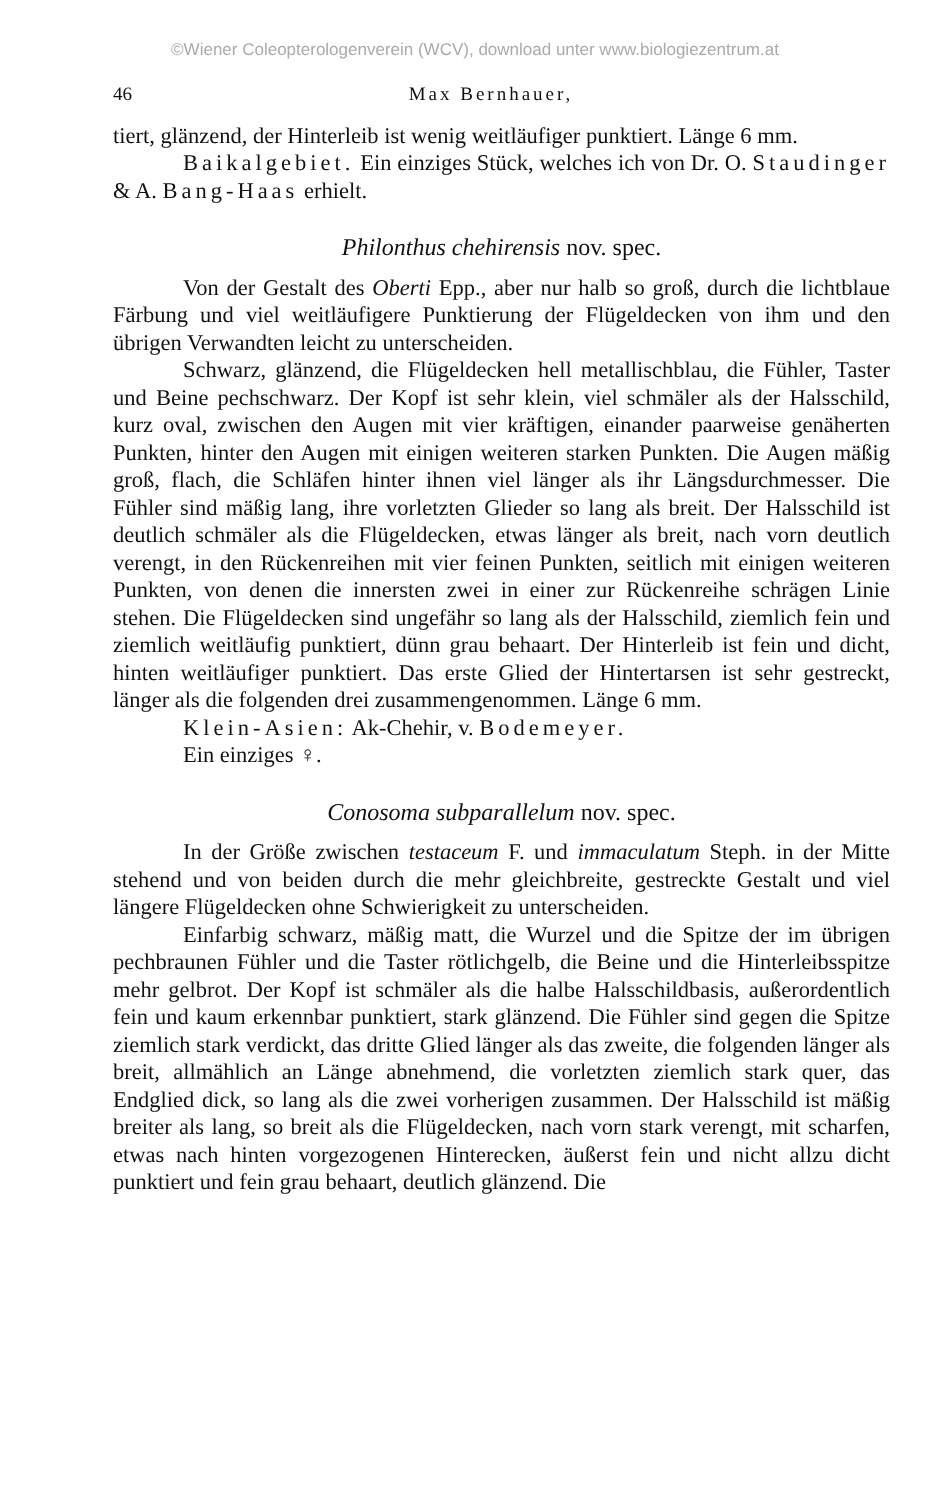©Wiener Coleopterologenverein (WCV), download unter www.biologiezentrum.at
46 Max Bernhauer,
tiert, glänzend, der Hinterleib ist wenig weitläufiger punktiert. Länge 6 mm.
Baikalgebiet. Ein einziges Stück, welches ich von Dr. O. Staudinger & A. Bang-Haas erhielt.
Philonthus chehirensis nov. spec.
Von der Gestalt des Oberti Epp., aber nur halb so groß, durch die lichtblaue Färbung und viel weitläufigere Punktierung der Flügeldecken von ihm und den übrigen Verwandten leicht zu unterscheiden.
Schwarz, glänzend, die Flügeldecken hell metallischblau, die Fühler, Taster und Beine pechschwarz. Der Kopf ist sehr klein, viel schmäler als der Halsschild, kurz oval, zwischen den Augen mit vier kräftigen, einander paarweise genäherten Punkten, hinter den Augen mit einigen weiteren starken Punkten. Die Augen mäßig groß, flach, die Schläfen hinter ihnen viel länger als ihr Längsdurchmesser. Die Fühler sind mäßig lang, ihre vorletzten Glieder so lang als breit. Der Halsschild ist deutlich schmäler als die Flügeldecken, etwas länger als breit, nach vorn deutlich verengt, in den Rückenreihen mit vier feinen Punkten, seitlich mit einigen weiteren Punkten, von denen die innersten zwei in einer zur Rückenreihe schrägen Linie stehen. Die Flügeldecken sind ungefähr so lang als der Halsschild, ziemlich fein und ziemlich weitläufig punktiert, dünn grau behaart. Der Hinterleib ist fein und dicht, hinten weitläufiger punktiert. Das erste Glied der Hintertarsen ist sehr gestreckt, länger als die folgenden drei zusammengenommen. Länge 6 mm.
Klein-Asien: Ak-Chehir, v. Bodemeyer.
Ein einziges ♀.
Conosoma subparallelum nov. spec.
In der Größe zwischen testaceum F. und immaculatum Steph. in der Mitte stehend und von beiden durch die mehr gleichbreite, gestreckte Gestalt und viel längere Flügeldecken ohne Schwierigkeit zu unterscheiden.
Einfarbig schwarz, mäßig matt, die Wurzel und die Spitze der im übrigen pechbraunen Fühler und die Taster rötlichgelb, die Beine und die Hinterleibsspitze mehr gelbrot. Der Kopf ist schmäler als die halbe Halsschildbasis, außerordentlich fein und kaum erkennbar punktiert, stark glänzend. Die Fühler sind gegen die Spitze ziemlich stark verdickt, das dritte Glied länger als das zweite, die folgenden länger als breit, allmählich an Länge abnehmend, die vorletzten ziemlich stark quer, das Endglied dick, so lang als die zwei vorherigen zusammen. Der Halsschild ist mäßig breiter als lang, so breit als die Flügeldecken, nach vorn stark verengt, mit scharfen, etwas nach hinten vorgezogenen Hinterecken, äußerst fein und nicht allzu dicht punktiert und fein grau behaart, deutlich glänzend. Die